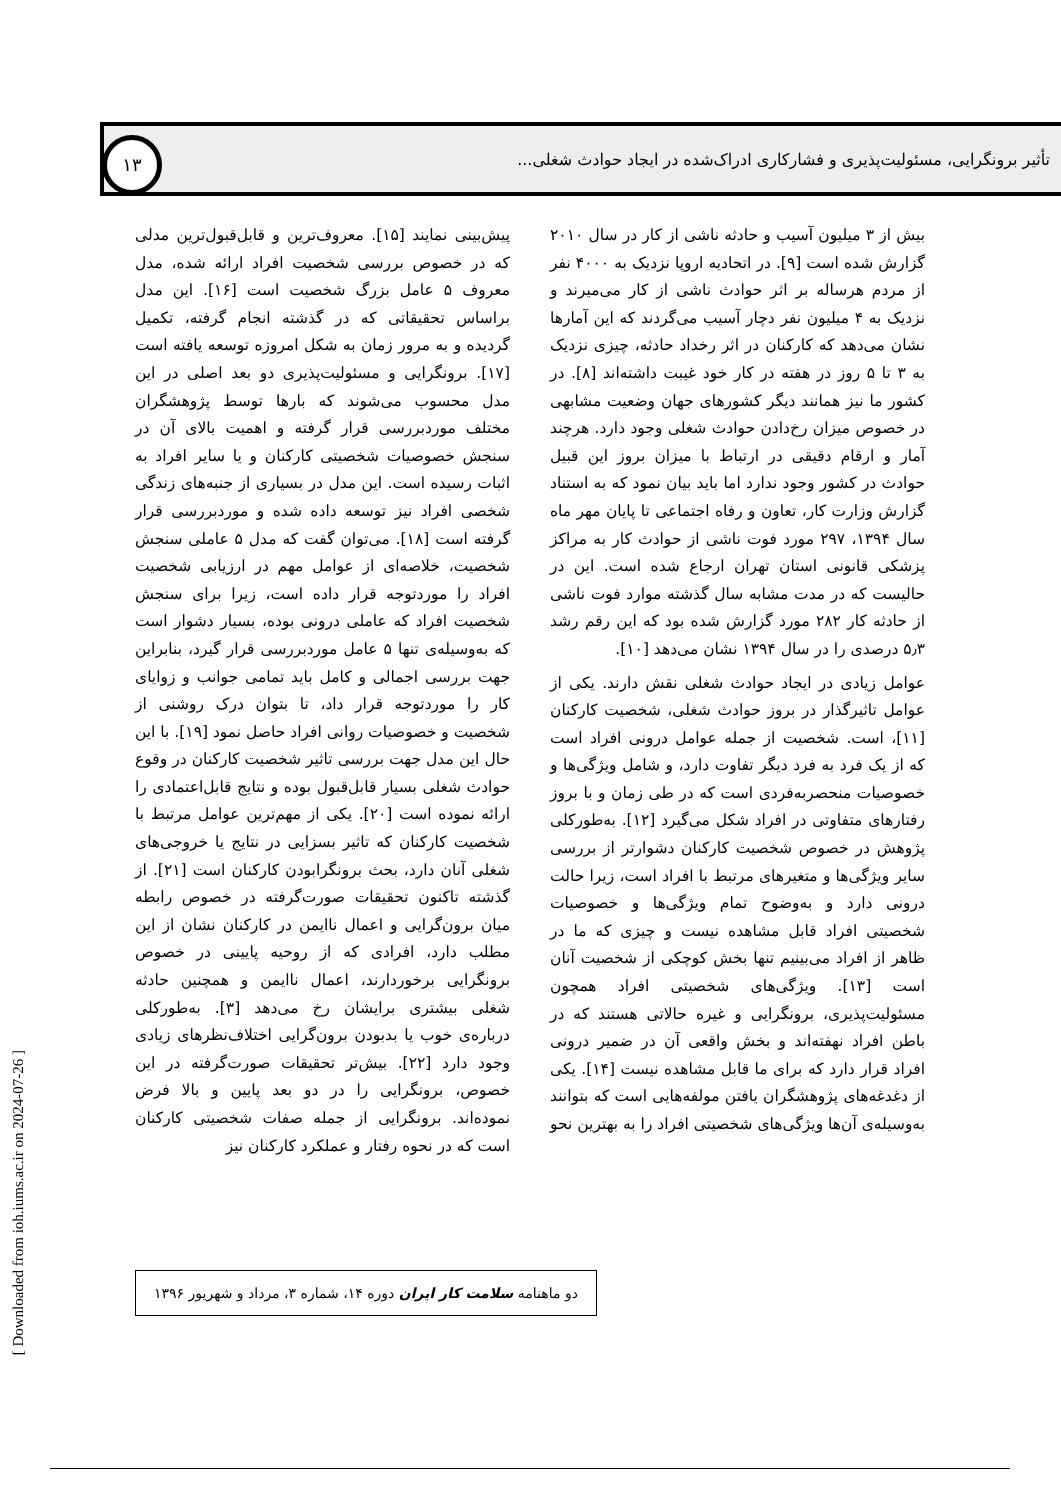تأثیر برونگرایی، مسئولیت‌پذیری و فشارکاری ادراک‌شده در ایجاد حوادث شغلی...
۱۳
بیش از ۳ میلیون آسیب و حادثه ناشی از کار در سال ۲۰۱۰ گزارش شده است [۹]. در اتحادیه اروپا نزدیک به ۴۰۰۰ نفر از مردم هرساله بر اثر حوادث ناشی از کار می‌میرند و نزدیک به ۴ میلیون نفر دچار آسیب می‌گردند که این آمارها نشان می‌دهد که کارکنان در اثر رخداد حادثه، چیزی نزدیک به ۳ تا ۵ روز در هفته در کار خود غیبت داشته‌اند [۸]. در کشور ما نیز همانند دیگر کشورهای جهان وضعیت مشابهی در خصوص میزان رخ‌دادن حوادث شغلی وجود دارد. هرچند آمار و ارقام دقیقی در ارتباط با میزان بروز این قبیل حوادث در کشور وجود ندارد اما باید بیان نمود که به استناد گزارش وزارت کار، تعاون و رفاه اجتماعی تا پایان مهر ماه سال ۱۳۹۴، ۲۹۷ مورد فوت ناشی از حوادث کار به مراکز پزشکی قانونی استان تهران ارجاع شده است. این در حالیست که در مدت مشابه سال گذشته موارد فوت ناشی از حادثه کار ۲۸۲ مورد گزارش شده بود که این رقم رشد ۵٫۳ درصدی را در سال ۱۳۹۴ نشان می‌دهد [۱۰].
عوامل زیادی در ایجاد حوادث شغلی نقش دارند. یکی از عوامل تاثیرگذار در بروز حوادث شغلی، شخصیت کارکنان [۱۱]، است. شخصیت از جمله عوامل درونی افراد است که از یک فرد به فرد دیگر تفاوت دارد، و شامل ویژگی‌ها و خصوصیات منحصربه‌فردی است که در طی زمان و با بروز رفتارهای متفاوتی در افراد شکل می‌گیرد [۱۲]. به‌طورکلی پژوهش در خصوص شخصیت کارکنان دشوارتر از بررسی سایر ویژگی‌ها و متغیرهای مرتبط با افراد است، زیرا حالت درونی دارد و به‌وضوح تمام ویژگی‌ها و خصوصیات شخصیتی افراد قابل مشاهده نیست و چیزی که ما در ظاهر از افراد می‌بینیم تنها بخش کوچکی از شخصیت آنان است [۱۳]. ویژگی‌های شخصیتی افراد همچون مسئولیت‌پذیری، برونگرایی و غیره حالاتی هستند که در باطن افراد نهفته‌اند و بخش واقعی آن در ضمیر درونی افراد قرار دارد که برای ما قابل مشاهده نیست [۱۴]. یکی از دغدغه‌های پژوهشگران یافتن مولفه‌هایی است که بتوانند به‌وسیله‌ی آن‌ها ویژگی‌های شخصیتی افراد را به بهترین نحو پیش‌بینی نمایند [۱۵]. معروف‌ترین و قابل‌قبول‌ترین مدلی که در خصوص بررسی شخصیت افراد ارائه شده، مدل معروف ۵ عامل بزرگ شخصیت است [۱۶]. این مدل براساس تحقیقاتی که در گذشته انجام گرفته، تکمیل گردیده و به مرور زمان به شکل امروزه توسعه یافته است [۱۷]. برونگرایی و مسئولیت‌پذیری دو بعد اصلی در این مدل محسوب می‌شوند که بارها توسط پژوهشگران مختلف موردبررسی قرار گرفته و اهمیت بالای آن در سنجش خصوصیات شخصیتی کارکنان و یا سایر افراد به اثبات رسیده است. این مدل در بسیاری از جنبه‌های زندگی شخصی افراد نیز توسعه داده شده و موردبررسی قرار گرفته است [۱۸]. می‌توان گفت که مدل ۵ عاملی سنجش شخصیت، خلاصه‌ای از عوامل مهم در ارزیابی شخصیت افراد را موردتوجه قرار داده است، زیرا برای سنجش شخصیت افراد که عاملی درونی بوده، بسیار دشوار است که به‌وسیله‌ی تنها ۵ عامل موردبررسی قرار گیرد، بنابراین جهت بررسی اجمالی و کامل باید تمامی جوانب و زوایای کار را موردتوجه قرار داد، تا بتوان درک روشنی از شخصیت و خصوصیات روانی افراد حاصل نمود [۱۹]. با این حال این مدل جهت بررسی تاثیر شخصیت کارکنان در وقوع حوادث شغلی بسیار قابل‌قبول بوده و نتایج قابل‌اعتمادی را ارائه نموده است [۲۰]. یکی از مهم‌ترین عوامل مرتبط با شخصیت کارکنان که تاثیر بسزایی در نتایج یا خروجی‌های شغلی آنان دارد، بحث برونگرابودن کارکنان است [۲۱]. از گذشته تاکنون تحقیقات صورت‌گرفته در خصوص رابطه میان برون‌گرایی و اعمال ناایمن در کارکنان نشان از این مطلب دارد، افرادی که از روحیه پایینی در خصوص برونگرایی برخوردارند، اعمال ناایمن و همچنین حادثه شغلی بیشتری برایشان رخ می‌دهد [۳]. به‌طورکلی درباره‌ی خوب یا بدبودن برون‌گرایی اختلاف‌نظرهای زیادی وجود دارد [۲۲]. بیش‌تر تحقیقات صورت‌گرفته در این خصوص، برونگرایی را در دو بعد پایین و بالا فرض نموده‌اند. برونگرایی از جمله صفات شخصیتی کارکنان است که در نحوه رفتار و عملکرد کارکنان نیز
دو ماهنامه سلامت کار ایران دوره ۱۴، شماره ۳، مرداد و شهریور ۱۳۹۶
[ Downloaded from ioh.iums.ac.ir on 2024-07-26 ]